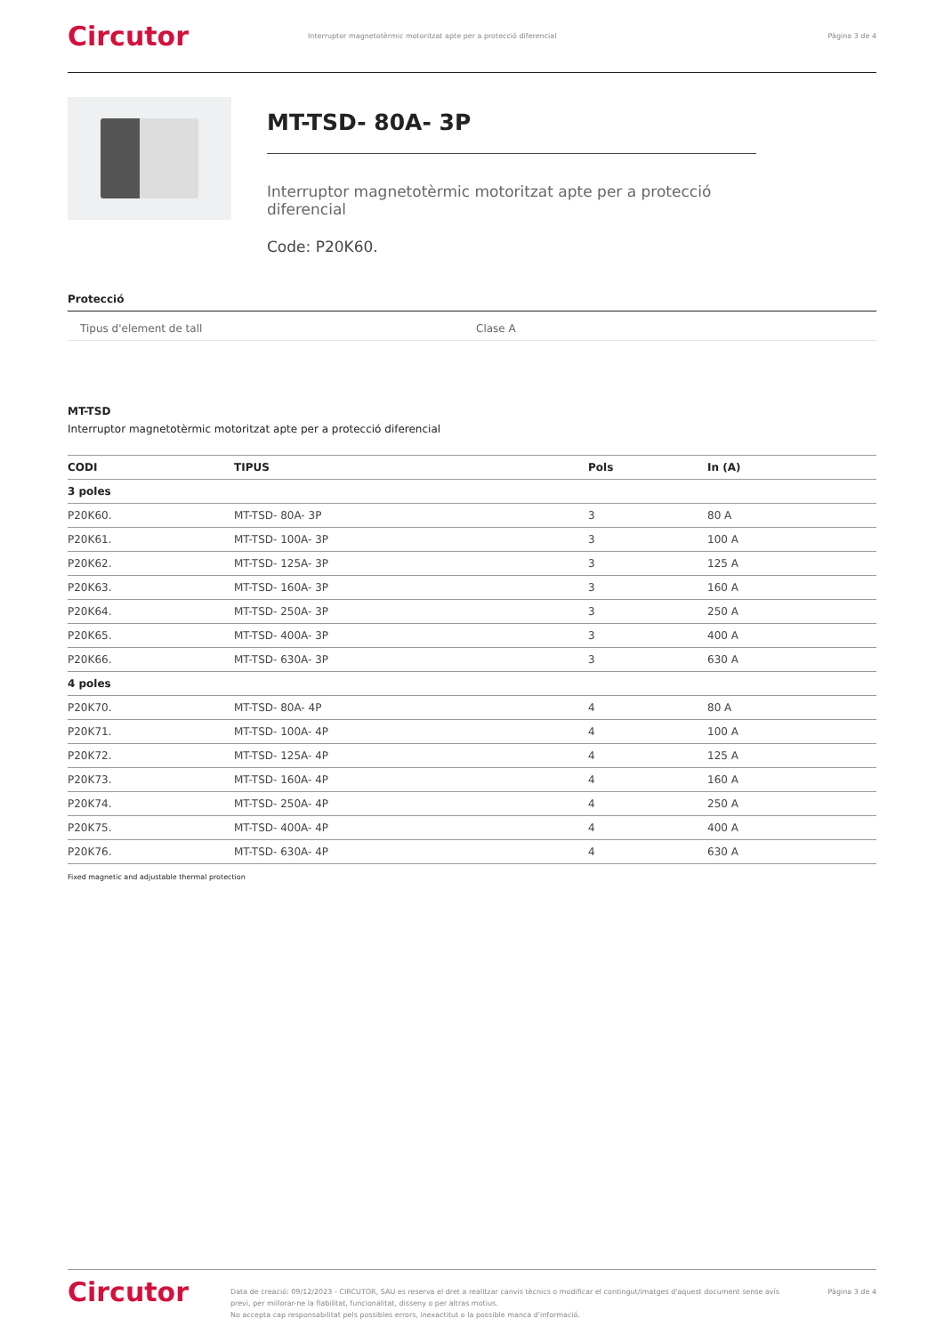Circutor
Interruptor magnetotèrmic motoritzat apte per a protecció diferencial
Pàgina 3 de 4
MT-TSD- 80A- 3P
Interruptor magnetotèrmic motoritzat apte per a protecció diferencial
Code: P20K60.
Protecció
Tipus d'element de tall Clase A
MT-TSD
Interruptor magnetotèrmic motoritzat apte per a protecció diferencial
| CODI | TIPUS | Pols | In (A) |
| --- | --- | --- | --- |
| 3 poles | | | |
| P20K60. | MT-TSD- 80A- 3P | 3 | 80 A |
| P20K61. | MT-TSD- 100A- 3P | 3 | 100 A |
| P20K62. | MT-TSD- 125A- 3P | 3 | 125 A |
| P20K63. | MT-TSD- 160A- 3P | 3 | 160 A |
| P20K64. | MT-TSD- 250A- 3P | 3 | 250 A |
| P20K65. | MT-TSD- 400A- 3P | 3 | 400 A |
| P20K66. | MT-TSD- 630A- 3P | 3 | 630 A |
| 4 poles | | | |
| P20K70. | MT-TSD- 80A- 4P | 4 | 80 A |
| P20K71. | MT-TSD- 100A- 4P | 4 | 100 A |
| P20K72. | MT-TSD- 125A- 4P | 4 | 125 A |
| P20K73. | MT-TSD- 160A- 4P | 4 | 160 A |
| P20K74. | MT-TSD- 250A- 4P | 4 | 250 A |
| P20K75. | MT-TSD- 400A- 4P | 4 | 400 A |
| P20K76. | MT-TSD- 630A- 4P | 4 | 630 A |
Fixed magnetic and adjustable thermal protection
Circutor
Data de creació: 09/12/2023 - CIRCUTOR, SAU es reserva el dret a realitzar canvis tècnics o modificar el contingut/imatges d'aquest document sense avís previ, per millorar-ne la fiabilitat, funcionalitat, disseny o per altras motius.
No accepta cap responsabilitat pels possibles errors, inexactitut o la possible manca d'informació.
Pàgina 3 de 4